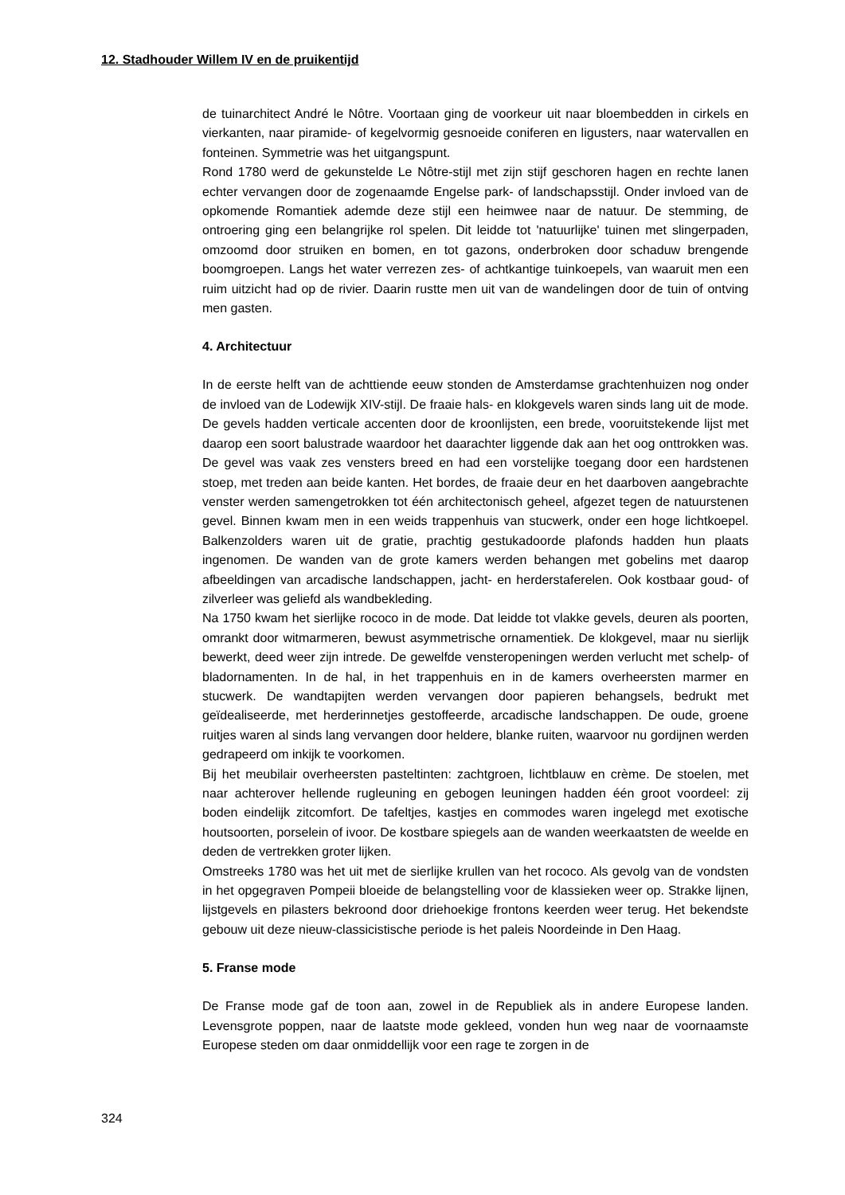12. Stadhouder Willem IV en de pruikentijd
de tuinarchitect André le Nôtre. Voortaan ging de voorkeur uit naar bloembedden in cirkels en vierkanten, naar piramide- of kegelvormig gesnoeide coniferen en ligusters, naar watervallen en fonteinen. Symmetrie was het uitgangspunt.
Rond 1780 werd de gekunstelde Le Nôtre-stijl met zijn stijf geschoren hagen en rechte lanen echter vervangen door de zogenaamde Engelse park- of landschapsstijl. Onder invloed van de opkomende Romantiek ademde deze stijl een heimwee naar de natuur. De stemming, de ontroering ging een belangrijke rol spelen. Dit leidde tot 'natuurlijke' tuinen met slingerpaden, omzoomd door struiken en bomen, en tot gazons, onderbroken door schaduw brengende boomgroepen. Langs het water verrezen zes- of achtkantige tuinkoepels, van waaruit men een ruim uitzicht had op de rivier. Daarin rustte men uit van de wandelingen door de tuin of ontving men gasten.
4. Architectuur
In de eerste helft van de achttiende eeuw stonden de Amsterdamse grachtenhuizen nog onder de invloed van de Lodewijk XIV-stijl. De fraaie hals- en klokgevels waren sinds lang uit de mode. De gevels hadden verticale accenten door de kroonlijsten, een brede, vooruitstekende lijst met daarop een soort balustrade waardoor het daarachter liggende dak aan het oog onttrokken was. De gevel was vaak zes vensters breed en had een vorstelijke toegang door een hardstenen stoep, met treden aan beide kanten. Het bordes, de fraaie deur en het daarboven aangebrachte venster werden samengetrokken tot één architectonisch geheel, afgezet tegen de natuurstenen gevel. Binnen kwam men in een weids trappenhuis van stucwerk, onder een hoge lichtkoepel. Balkenzolders waren uit de gratie, prachtig gestukadoorde plafonds hadden hun plaats ingenomen. De wanden van de grote kamers werden behangen met gobelins met daarop afbeeldingen van arcadische landschappen, jacht- en herderstaferelen. Ook kostbaar goud- of zilverleer was geliefd als wandbekleding.
Na 1750 kwam het sierlijke rococo in de mode. Dat leidde tot vlakke gevels, deuren als poorten, omrankt door witmarmeren, bewust asymmetrische ornamentiek. De klokgevel, maar nu sierlijk bewerkt, deed weer zijn intrede. De gewelfde vensteropeningen werden verlucht met schelp- of bladornamenten. In de hal, in het trappenhuis en in de kamers overheersten marmer en stucwerk. De wandtapijten werden vervangen door papieren behangsels, bedrukt met geïdealiseerde, met herderinnetjes gestoffeerde, arcadische landschappen. De oude, groene ruitjes waren al sinds lang vervangen door heldere, blanke ruiten, waarvoor nu gordijnen werden gedrapeerd om inkijk te voorkomen.
Bij het meubilair overheersten pasteltinten: zachtgroen, lichtblauw en crème. De stoelen, met naar achterover hellende rugleuning en gebogen leuningen hadden één groot voordeel: zij boden eindelijk zitcomfort. De tafeltjes, kastjes en commodes waren ingelegd met exotische houtsoorten, porselein of ivoor. De kostbare spiegels aan de wanden weerkaatsten de weelde en deden de vertrekken groter lijken.
Omstreeks 1780 was het uit met de sierlijke krullen van het rococo. Als gevolg van de vondsten in het opgegraven Pompeii bloeide de belangstelling voor de klassieken weer op. Strakke lijnen, lijstgevels en pilasters bekroond door driehoekige frontons keerden weer terug. Het bekendste gebouw uit deze nieuw-classicistische periode is het paleis Noordeinde in Den Haag.
5. Franse mode
De Franse mode gaf de toon aan, zowel in de Republiek als in andere Europese landen. Levensgrote poppen, naar de laatste mode gekleed, vonden hun weg naar de voornaamste Europese steden om daar onmiddellijk voor een rage te zorgen in de
324